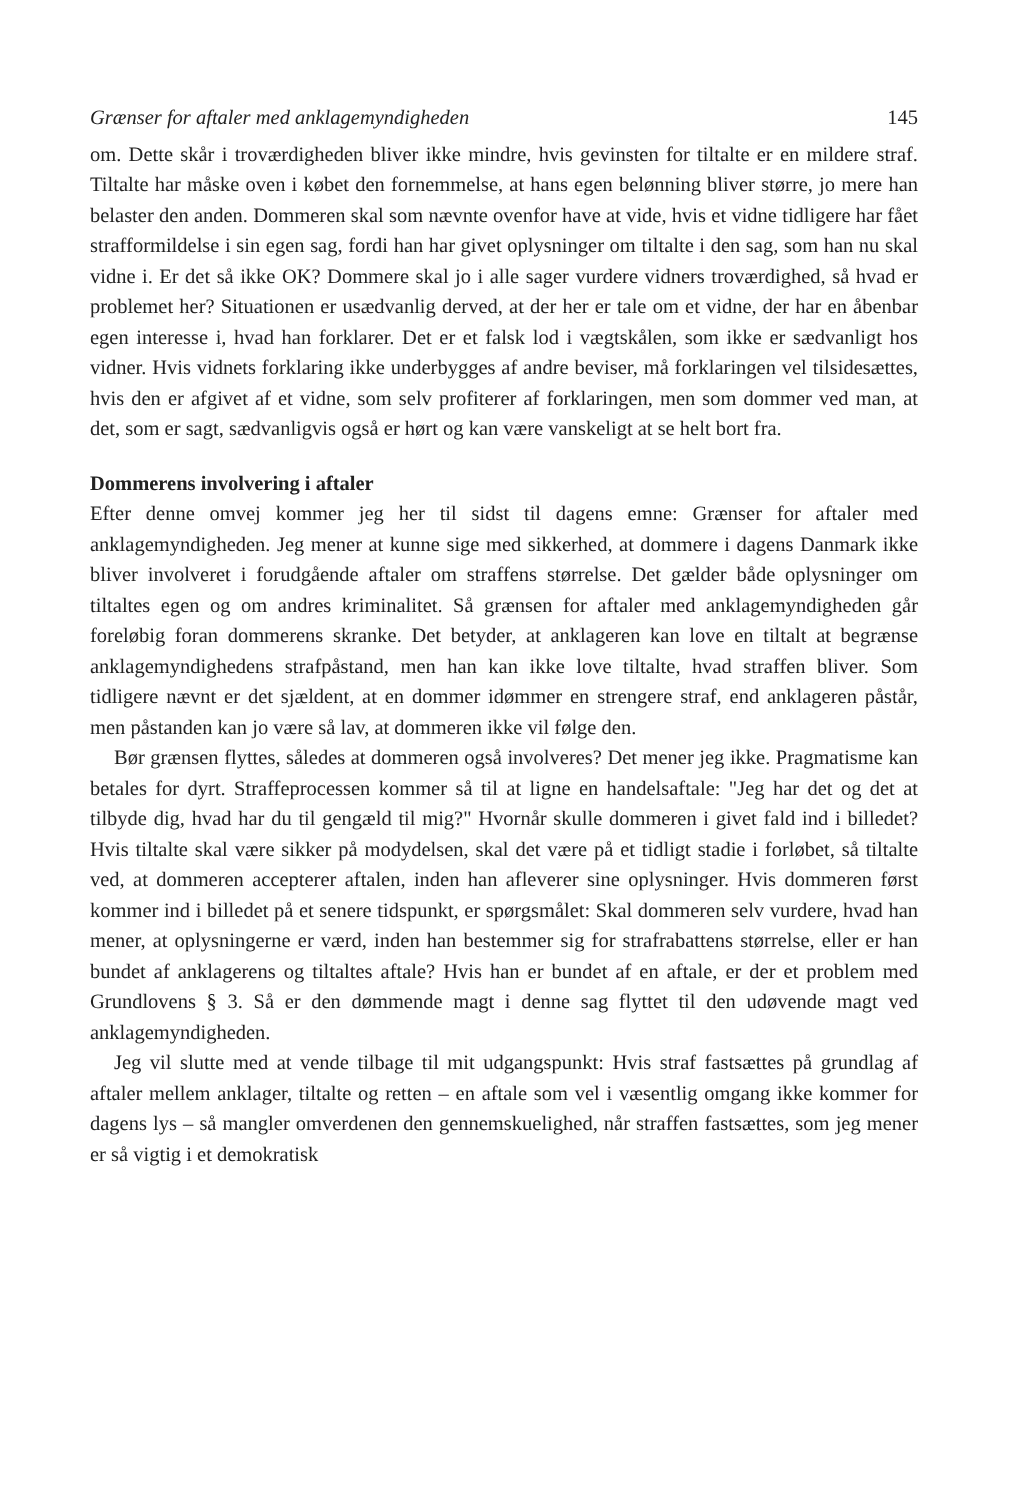Grænser for aftaler med anklagemyndigheden 145
om. Dette skår i troværdigheden bliver ikke mindre, hvis gevinsten for tiltalte er en mildere straf. Tiltalte har måske oven i købet den fornemmelse, at hans egen belønning bliver større, jo mere han belaster den anden. Dommeren skal som nævnte ovenfor have at vide, hvis et vidne tidligere har fået strafformildelse i sin egen sag, fordi han har givet oplysninger om tiltalte i den sag, som han nu skal vidne i. Er det så ikke OK? Dommere skal jo i alle sager vurdere vidners troværdighed, så hvad er problemet her? Situationen er usædvanlig derved, at der her er tale om et vidne, der har en åbenbar egen interesse i, hvad han forklarer. Det er et falsk lod i vægtskålen, som ikke er sædvanligt hos vidner. Hvis vidnets forklaring ikke underbygges af andre beviser, må forklaringen vel tilsidesættes, hvis den er afgivet af et vidne, som selv profiterer af forklaringen, men som dommer ved man, at det, som er sagt, sædvanligvis også er hørt og kan være vanskeligt at se helt bort fra.
Dommerens involvering i aftaler
Efter denne omvej kommer jeg her til sidst til dagens emne: Grænser for aftaler med anklagemyndigheden. Jeg mener at kunne sige med sikkerhed, at dommere i dagens Danmark ikke bliver involveret i forudgående aftaler om straffens størrelse. Det gælder både oplysninger om tiltaltes egen og om andres kriminalitet. Så grænsen for aftaler med anklagemyndigheden går foreløbig foran dommerens skranke. Det betyder, at anklageren kan love en tiltalt at begrænse anklagemyndighedens strafpåstand, men han kan ikke love tiltalte, hvad straffen bliver. Som tidligere nævnt er det sjældent, at en dommer idømmer en strengere straf, end anklageren påstår, men påstanden kan jo være så lav, at dommeren ikke vil følge den.
Bør grænsen flyttes, således at dommeren også involveres? Det mener jeg ikke. Pragmatisme kan betales for dyrt. Straffeprocessen kommer så til at ligne en handelsaftale: "Jeg har det og det at tilbyde dig, hvad har du til gengæld til mig?" Hvornår skulle dommeren i givet fald ind i billedet? Hvis tiltalte skal være sikker på modydelsen, skal det være på et tidligt stadie i forløbet, så tiltalte ved, at dommeren accepterer aftalen, inden han afleverer sine oplysninger. Hvis dommeren først kommer ind i billedet på et senere tidspunkt, er spørgsmålet: Skal dommeren selv vurdere, hvad han mener, at oplysningerne er værd, inden han bestemmer sig for strafrabattens størrelse, eller er han bundet af anklagerens og tiltaltes aftale? Hvis han er bundet af en aftale, er der et problem med Grundlovens § 3. Så er den dømmende magt i denne sag flyttet til den udøvende magt ved anklagemyndigheden.
Jeg vil slutte med at vende tilbage til mit udgangspunkt: Hvis straf fastsættes på grundlag af aftaler mellem anklager, tiltalte og retten – en aftale som vel i væsentlig omgang ikke kommer for dagens lys – så mangler omverdenen den gennemskuelighed, når straffen fastsættes, som jeg mener er så vigtig i et demokratisk